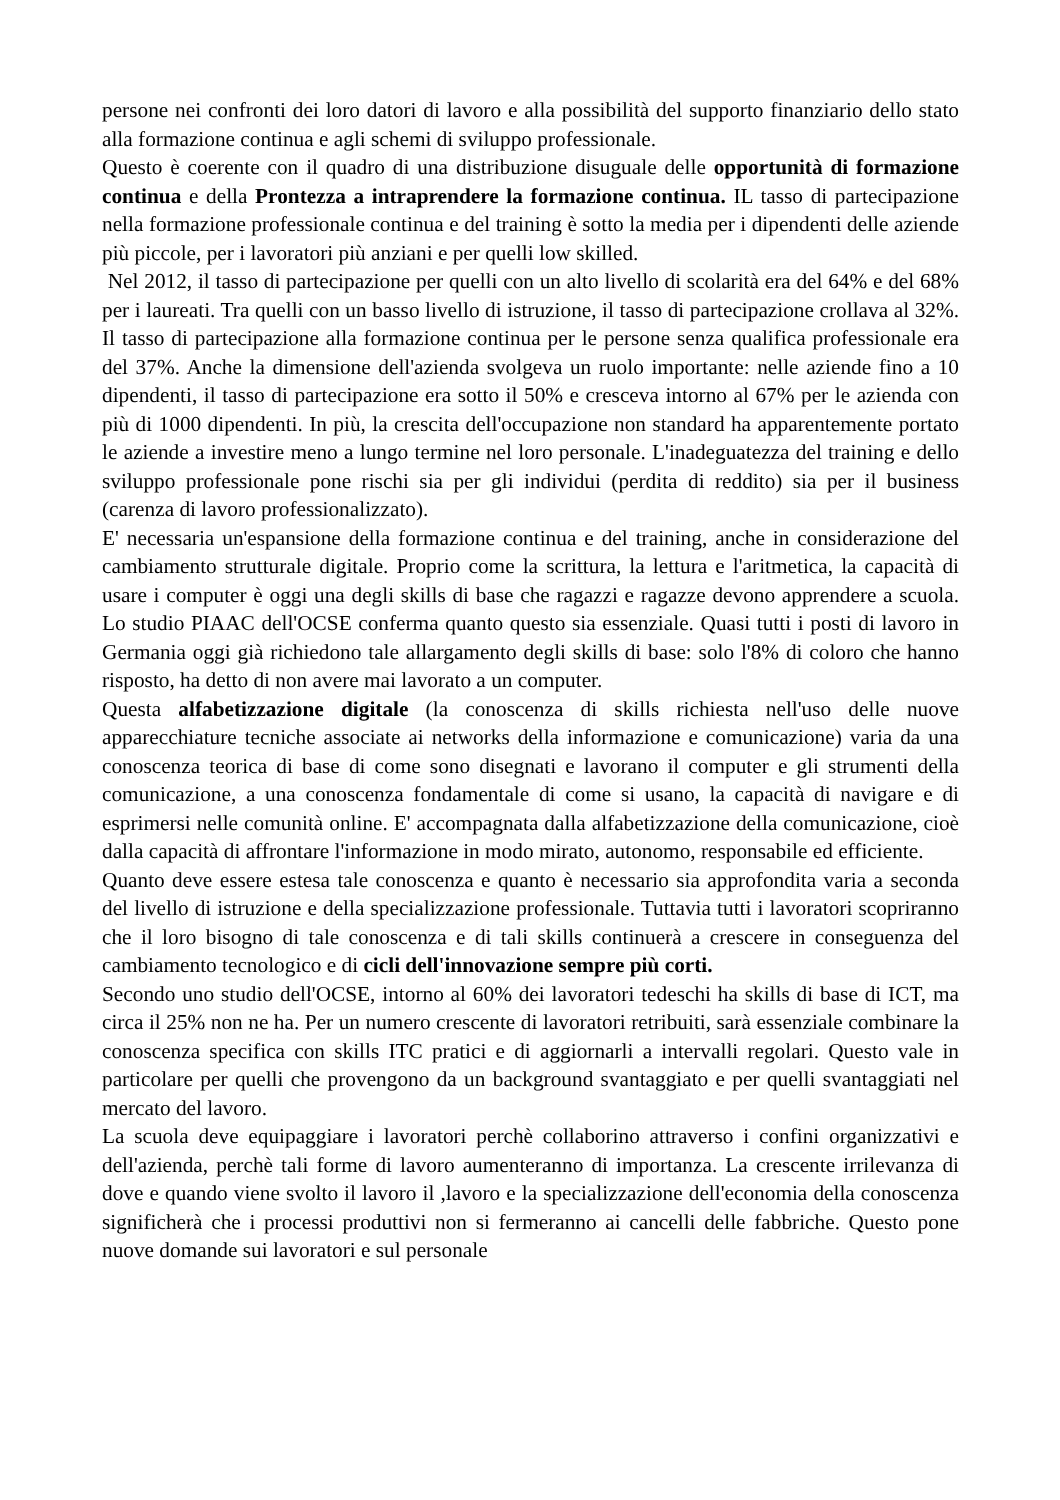persone nei confronti dei loro datori di lavoro e alla possibilità del supporto finanziario dello stato alla formazione continua e agli schemi di sviluppo professionale.
Questo è coerente con il quadro di una distribuzione disuguale delle opportunità di formazione continua e della Prontezza a intraprendere la formazione continua. IL tasso di partecipazione nella formazione professionale continua e del training è sotto la media per i dipendenti delle aziende più piccole, per i lavoratori più anziani e per quelli low skilled.
Nel 2012, il tasso di partecipazione per quelli con un alto livello di scolarità era del 64% e del 68% per i laureati. Tra quelli con un basso livello di istruzione, il tasso di partecipazione crollava al 32%. Il tasso di partecipazione alla formazione continua per le persone senza qualifica professionale era del 37%. Anche la dimensione dell'azienda svolgeva un ruolo importante: nelle aziende fino a 10 dipendenti, il tasso di partecipazione era sotto il 50% e cresceva intorno al 67% per le azienda con più di 1000 dipendenti. In più, la crescita dell'occupazione non standard ha apparentemente portato le aziende a investire meno a lungo termine nel loro personale. L'inadeguatezza del training e dello sviluppo professionale pone rischi sia per gli individui (perdita di reddito) sia per il business (carenza di lavoro professionalizzato).
E' necessaria un'espansione della formazione continua e del training, anche in considerazione del cambiamento strutturale digitale. Proprio come la scrittura, la lettura e l'aritmetica, la capacità di usare i computer è oggi una degli skills di base che ragazzi e ragazze devono apprendere a scuola. Lo studio PIAAC dell'OCSE conferma quanto questo sia essenziale. Quasi tutti i posti di lavoro in Germania oggi già richiedono tale allargamento degli skills di base: solo l'8% di coloro che hanno risposto, ha detto di non avere mai lavorato a un computer.
Questa alfabetizzazione digitale (la conoscenza di skills richiesta nell'uso delle nuove apparecchiature tecniche associate ai networks della informazione e comunicazione) varia da una conoscenza teorica di base di come sono disegnati e lavorano il computer e gli strumenti della comunicazione, a una conoscenza fondamentale di come si usano, la capacità di navigare e di esprimersi nelle comunità online. E' accompagnata dalla alfabetizzazione della comunicazione, cioè dalla capacità di affrontare l'informazione in modo mirato, autonomo, responsabile ed efficiente.
Quanto deve essere estesa tale conoscenza e quanto è necessario sia approfondita varia a seconda del livello di istruzione e della specializzazione professionale. Tuttavia tutti i lavoratori scopriranno che il loro bisogno di tale conoscenza e di tali skills continuerà a crescere in conseguenza del cambiamento tecnologico e di cicli dell'innovazione sempre più corti.
Secondo uno studio dell'OCSE, intorno al 60% dei lavoratori tedeschi ha skills di base di ICT, ma circa il 25% non ne ha. Per un numero crescente di lavoratori retribuiti, sarà essenziale combinare la conoscenza specifica con skills ITC pratici e di aggiornarli a intervalli regolari. Questo vale in particolare per quelli che provengono da un background svantaggiato e per quelli svantaggiati nel mercato del lavoro.
La scuola deve equipaggiare i lavoratori perchè collaborino attraverso i confini organizzativi e dell'azienda, perchè tali forme di lavoro aumenteranno di importanza. La crescente irrilevanza di dove e quando viene svolto il lavoro il ,lavoro e la specializzazione dell'economia della conoscenza significherà che i processi produttivi non si fermeranno ai cancelli delle fabbriche. Questo pone nuove domande sui lavoratori e sul personale